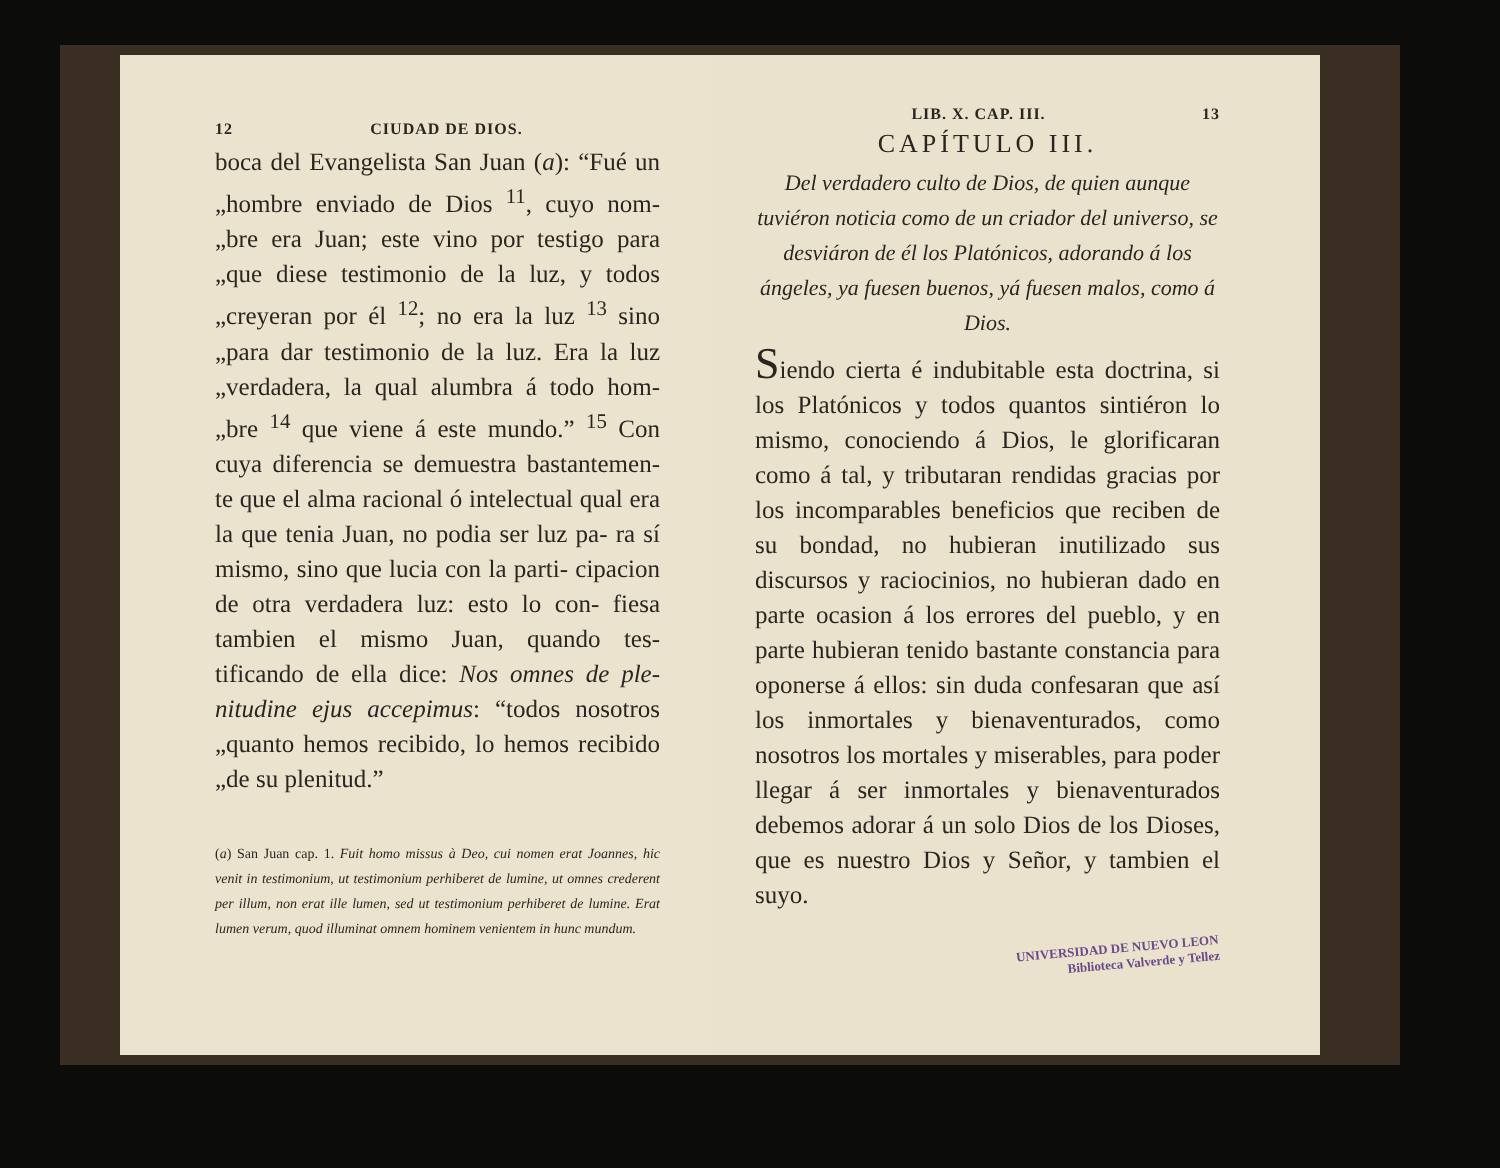12 CIUDAD DE DIOS.
boca del Evangelista San Juan (a): “Fué un „hombre enviado de Dios <sup>11</sup>, cuyo nom- „bre era Juan; este vino por testigo para „que diese testimonio de la luz, y todos „creyeran por él <sup>12</sup>; no era la luz <sup>13</sup> sino „para dar testimonio de la luz. Era la luz „verdadera, la qual alumbra á todo hom- „bre <sup>14</sup> que viene á este mundo.” <sup>15</sup> Con cuya diferencia se demuestra bastantemen- te que el alma racional ó intelectual qual era la que tenia Juan, no podia ser luz pa- ra sí mismo, sino que lucia con la parti- cipacion de otra verdadera luz: esto lo con- fiesa tambien el mismo Juan, quando tes- tificando de ella dice: Nos omnes de ple- nitudine ejus accepimus: “todos nosotros „quanto hemos recibido, lo hemos recibido „de su plenitud.”
(a) San Juan cap. 1. Fuit homo missus à Deo, cui nomen erat Joannes, hic venit in testimonium, ut testimonium perhiberet de lumine, ut omnes crederent per illum, non erat ille lumen, sed ut testimonium perhiberet de lumine. Erat lumen verum, quod illuminat omnem hominem venientem in hunc mundum.
LIB. X. CAP. III. 13
CAPÍTULO III.
Del verdadero culto de Dios, de quien aunque tuviéron noticia como de un criador del universo, se desviáron de él los Platónicos, adorando á los ángeles, ya fuesen buenos, yá fuesen malos, como á Dios.
Siendo cierta é indubitable esta doctrina, si los Platónicos y todos quantos sintiéron lo mismo, conociendo á Dios, le glorificaran como á tal, y tributaran rendidas gracias por los incomparables beneficios que reciben de su bondad, no hubieran inutilizado sus discursos y raciocinios, no hubieran dado en parte ocasion á los errores del pueblo, y en parte hubieran tenido bastante constancia para oponerse á ellos: sin duda confesaran que así los inmortales y bienaventurados, como nosotros los mortales y miserables, para poder llegar á ser inmortales y bienaventurados debemos adorar á un solo Dios de los Dioses, que es nuestro Dios y Señor, y tambien el suyo.
UNIVERSIDAD DE NUEVO LEON
Biblioteca Valverde y Tellez